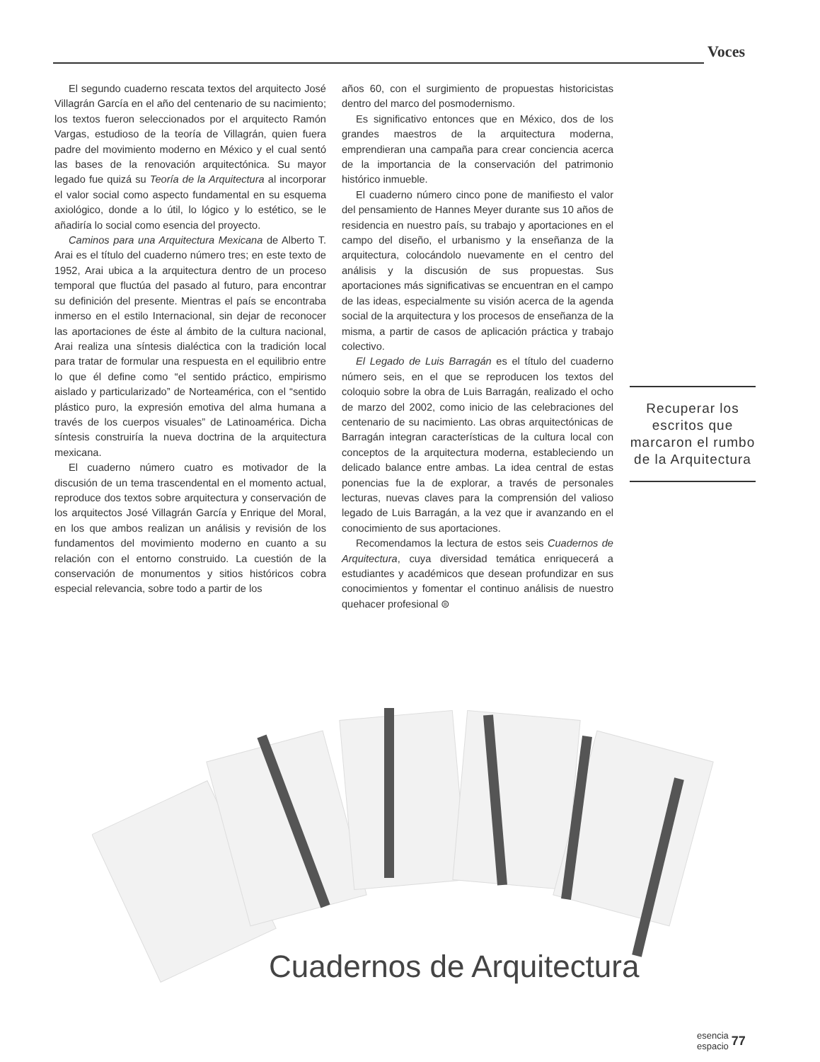Voces
El segundo cuaderno rescata textos del arquitecto José Villagrán García en el año del centenario de su nacimiento; los textos fueron seleccionados por el arquitecto Ramón Vargas, estudioso de la teoría de Villagrán, quien fuera padre del movimiento moderno en México y el cual sentó las bases de la renovación arquitectónica. Su mayor legado fue quizá su Teoría de la Arquitectura al incorporar el valor social como aspecto fundamental en su esquema axiológico, donde a lo útil, lo lógico y lo estético, se le añadiría lo social como esencia del proyecto.
Caminos para una Arquitectura Mexicana de Alberto T. Arai es el título del cuaderno número tres; en este texto de 1952, Arai ubica a la arquitectura dentro de un proceso temporal que fluctúa del pasado al futuro, para encontrar su definición del presente. Mientras el país se encontraba inmerso en el estilo Internacional, sin dejar de reconocer las aportaciones de éste al ámbito de la cultura nacional, Arai realiza una síntesis dialéctica con la tradición local para tratar de formular una respuesta en el equilibrio entre lo que él define como “el sentido práctico, empirismo aislado y particularizado” de Norteamérica, con el “sentido plástico puro, la expresión emotiva del alma humana a través de los cuerpos visuales” de Latinoamérica. Dicha síntesis construiría la nueva doctrina de la arquitectura mexicana.
El cuaderno número cuatro es motivador de la discusión de un tema trascendental en el momento actual, reproduce dos textos sobre arquitectura y conservación de los arquitectos José Villagrán García y Enrique del Moral, en los que ambos realizan un análisis y revisión de los fundamentos del movimiento moderno en cuanto a su relación con el entorno construido. La cuestión de la conservación de monumentos y sitios históricos cobra especial relevancia, sobre todo a partir de los
años 60, con el surgimiento de propuestas historicistas dentro del marco del posmodernismo.
Es significativo entonces que en México, dos de los grandes maestros de la arquitectura moderna, emprendieran una campaña para crear conciencia acerca de la importancia de la conservación del patrimonio histórico inmueble.
El cuaderno número cinco pone de manifiesto el valor del pensamiento de Hannes Meyer durante sus 10 años de residencia en nuestro país, su trabajo y aportaciones en el campo del diseño, el urbanismo y la enseñanza de la arquitectura, colocándolo nuevamente en el centro del análisis y la discusión de sus propuestas. Sus aportaciones más significativas se encuentran en el campo de las ideas, especialmente su visión acerca de la agenda social de la arquitectura y los procesos de enseñanza de la misma, a partir de casos de aplicación práctica y trabajo colectivo.
El Legado de Luis Barragán es el título del cuaderno número seis, en el que se reproducen los textos del coloquio sobre la obra de Luis Barragán, realizado el ocho de marzo del 2002, como inicio de las celebraciones del centenario de su nacimiento. Las obras arquitectónicas de Barragán integran características de la cultura local con conceptos de la arquitectura moderna, estableciendo un delicado balance entre ambas. La idea central de estas ponencias fue la de explorar, a través de personales lecturas, nuevas claves para la comprensión del valioso legado de Luis Barragán, a la vez que ir avanzando en el conocimiento de sus aportaciones.
Recomendamos la lectura de estos seis Cuadernos de Arquitectura, cuya diversidad temática enriquecerá a estudiantes y académicos que desean profundizar en sus conocimientos y fomentar el continuo análisis de nuestro quehacer profesional ⊜
Recuperar los escritos que marcaron el rumbo de la Arquitectura
Cuadernos de Arquitectura
esencia
espacio 77